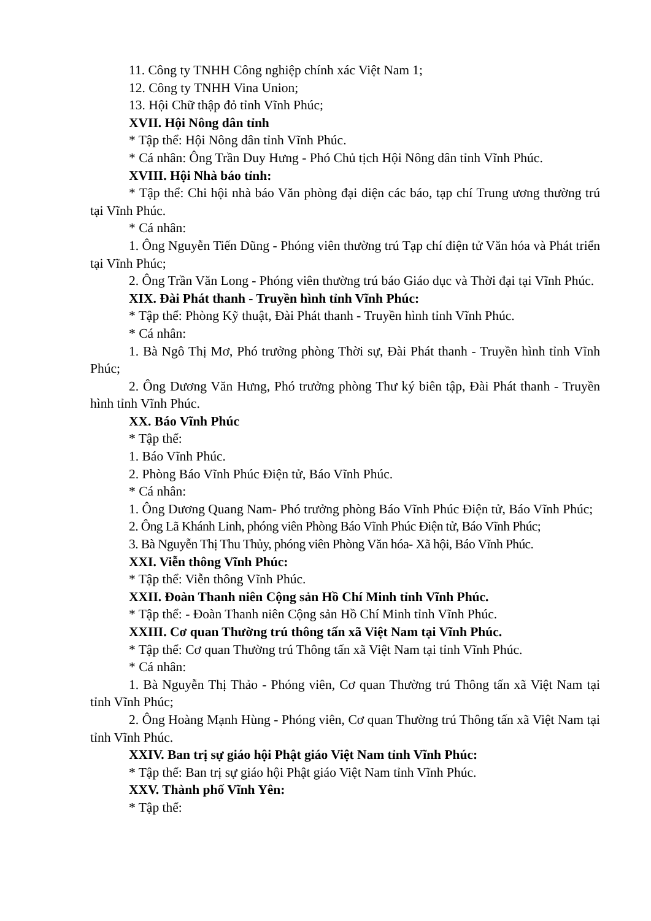11. Công ty TNHH Công nghiệp chính xác Việt Nam 1;
12. Công ty TNHH Vina Union;
13. Hội Chữ thập đỏ tỉnh Vĩnh Phúc;
XVII. Hội Nông dân tỉnh
* Tập thể: Hội Nông dân tỉnh Vĩnh Phúc.
* Cá nhân: Ông Trần Duy Hưng - Phó Chủ tịch Hội Nông dân tỉnh Vĩnh Phúc.
XVIII. Hội Nhà báo tỉnh:
* Tập thể: Chi hội nhà báo Văn phòng đại diện các báo, tạp chí Trung ương thường trú tại Vĩnh Phúc.
* Cá nhân:
1. Ông Nguyễn Tiến Dũng - Phóng viên thường trú Tạp chí điện tử Văn hóa và Phát triển tại Vĩnh Phúc;
2. Ông Trần Văn Long - Phóng viên thường trú báo Giáo dục và Thời đại tại Vĩnh Phúc.
XIX. Đài Phát thanh - Truyền hình tỉnh Vĩnh Phúc:
* Tập thể: Phòng Kỹ thuật, Đài Phát thanh - Truyền hình tỉnh Vĩnh Phúc.
* Cá nhân:
1. Bà Ngô Thị Mơ, Phó trưởng phòng Thời sự, Đài Phát thanh - Truyền hình tỉnh Vĩnh Phúc;
2. Ông Dương Văn Hưng, Phó trưởng phòng Thư ký biên tập, Đài Phát thanh - Truyền hình tỉnh Vĩnh Phúc.
XX. Báo Vĩnh Phúc
* Tập thể:
1. Báo Vĩnh Phúc.
2. Phòng Báo Vĩnh Phúc Điện tử, Báo Vĩnh Phúc.
* Cá nhân:
1. Ông Dương Quang Nam- Phó trưởng phòng Báo Vĩnh Phúc Điện tử, Báo Vĩnh Phúc;
2. Ông Lã Khánh Linh, phóng viên Phòng Báo Vĩnh Phúc Điện tử, Báo Vĩnh Phúc;
3. Bà Nguyễn Thị Thu Thủy, phóng viên Phòng Văn hóa- Xã hội, Báo Vĩnh Phúc.
XXI. Viễn thông Vĩnh Phúc:
* Tập thể: Viễn thông Vĩnh Phúc.
XXII. Đoàn Thanh niên Cộng sản Hồ Chí Minh tỉnh Vĩnh Phúc.
* Tập thể: - Đoàn Thanh niên Cộng sản Hồ Chí Minh tỉnh Vĩnh Phúc.
XXIII. Cơ quan Thường trú thông tấn xã Việt Nam tại Vĩnh Phúc.
* Tập thể: Cơ quan Thường trú Thông tấn xã Việt Nam tại tỉnh Vĩnh Phúc.
* Cá nhân:
1. Bà Nguyễn Thị Thảo - Phóng viên, Cơ quan Thường trú Thông tấn xã Việt Nam tại tỉnh Vĩnh Phúc;
2. Ông Hoàng Mạnh Hùng - Phóng viên, Cơ quan Thường trú Thông tấn xã Việt Nam tại tỉnh Vĩnh Phúc.
XXIV. Ban trị sự giáo hội Phật giáo Việt Nam tỉnh Vĩnh Phúc:
* Tập thể: Ban trị sự giáo hội Phật giáo Việt Nam tỉnh Vĩnh Phúc.
XXV. Thành phố Vĩnh Yên:
* Tập thể: